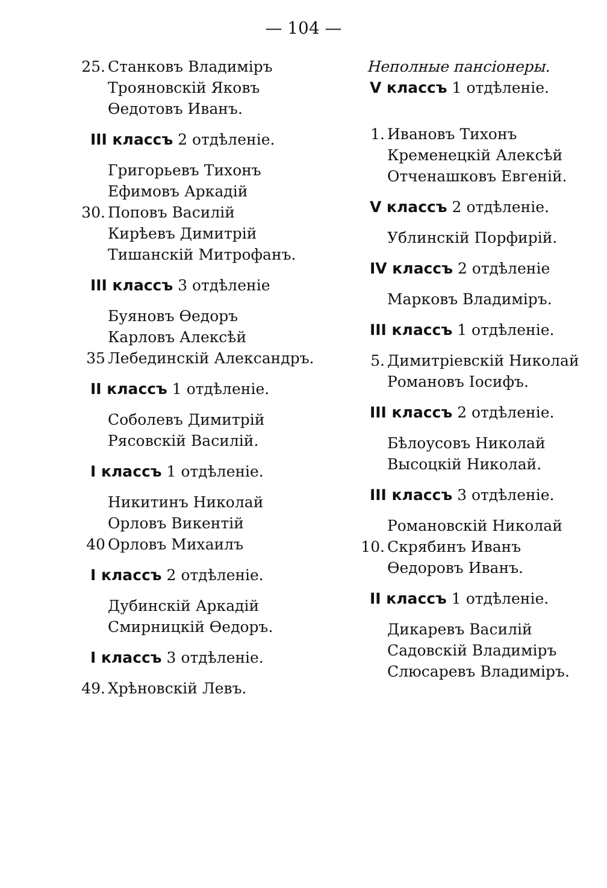— 104 —
25. Станковъ Владиміръ
Трояновскій Яковъ
Ѳедотовъ Иванъ.
III классъ 2 отдѣленіе.
Григорьевъ Тихонъ
Ефимовъ Аркадій
30. Поповъ Василій
Кирѣевъ Димитрій
Тишанскій Митрофанъ.
III классъ 3 отдѣленіе
Буяновъ Ѳедоръ
Карловъ Алексѣй
35 Лебединскій Александръ.
II классъ 1 отдѣленіе.
Соболевъ Димитрій
Рясовскій Василій.
I классъ 1 отдѣленіе.
Никитинъ Николай
Орловъ Викентій
40 Орловъ Михаилъ
I классъ 2 отдѣленіе.
Дубинскій Аркадій
Смирницкій Ѳедоръ.
I классъ 3 отдѣленіе.
49. Хрѣновскій Левъ.
Неполные пансіонеры.
V классъ 1 отдѣленіе.
1. Ивановъ Тихонъ
Кременецкій Алексѣй
Отченашковъ Евгеній.
V классъ 2 отдѣленіе.
Ублинскій Порфирій.
IV классъ 2 отдѣленіе
Марковъ Владиміръ.
III классъ 1 отдѣленіе.
5. Димитріевскій Николай
Романовъ Іосифъ.
III классъ 2 отдѣленіе.
Бѣлоусовъ Николай
Высоцкій Николай.
III классъ 3 отдѣленіе.
Романовскій Николай
10. Скрябинъ Иванъ
Ѳедоровъ Иванъ.
II классъ 1 отдѣленіе.
Дикаревъ Василій
Садовскій Владиміръ
Слюсаревъ Владиміръ.